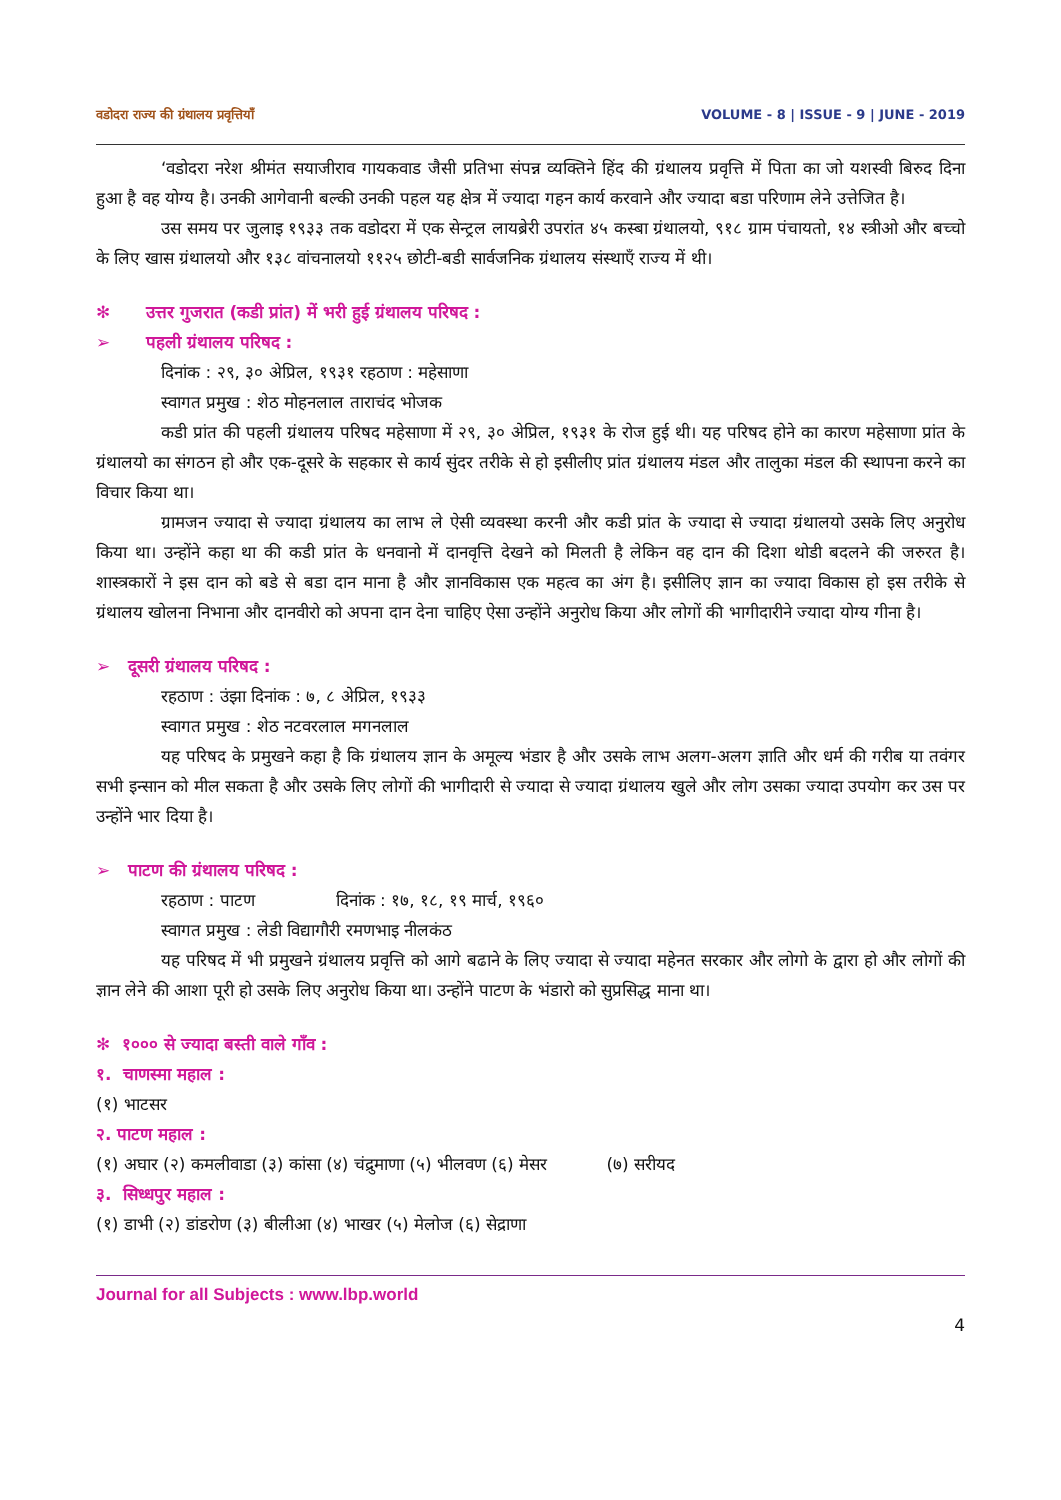वडोदरा राज्य की ग्रंथालय प्रवृत्तियाँ VOLUME - 8 | ISSUE - 9 | JUNE - 2019
‘वडोदरा नरेश श्रीमंत सयाजीराव गायकवाड जैसी प्रतिभा संपन्न व्यक्तिने हिंद की ग्रंथालय प्रवृत्ति में पिता का जो यशस्वी बिरुद दिना हुआ है वह योग्य है। उनकी आगेवानी बल्की उनकी पहल यह क्षेत्र में ज्यादा गहन कार्य करवाने और ज्यादा बडा परिणाम लेने उत्तेजित है।
उस समय पर जुलाइ १९३३ तक वडोदरा में एक सेन्ट्रल लायब्रेरी उपरांत ४५ कस्बा ग्रंथालयो, ९१८ ग्राम पंचायतो, १४ स्त्रीओ और बच्चो के लिए खास ग्रंथालयो और १३८ वांचनालयो ११२५ छोटी-बडी सार्वजनिक ग्रंथालय संस्थाएँ राज्य में थी।
✻ उत्तर गुजरात (कडी प्रांत) में भरी हुई ग्रंथालय परिषद :
➢ पहली ग्रंथालय परिषद :
दिनांक : २९, ३० अेप्रिल, १९३१ रहठाण : महेसाणा
स्वागत प्रमुख : शेठ मोहनलाल ताराचंद भोजक
कडी प्रांत की पहली ग्रंथालय परिषद महेसाणा में २९, ३० अेप्रिल, १९३१ के रोज हुई थी। यह परिषद होने का कारण महेसाणा प्रांत के ग्रंथालयो का संगठन हो और एक-दूसरे के सहकार से कार्य सुंदर तरीके से हो इसीलीए प्रांत ग्रंथालय मंडल और तालुका मंडल की स्थापना करने का विचार किया था।
ग्रामजन ज्यादा से ज्यादा ग्रंथालय का लाभ ले ऐसी व्यवस्था करनी और कडी प्रांत के ज्यादा से ज्यादा ग्रंथालयो उसके लिए अनुरोध किया था। उन्होंने कहा था की कडी प्रांत के धनवानो में दानवृत्ति देखने को मिलती है लेकिन वह दान की दिशा थोडी बदलने की जरुरत है। शास्त्रकारों ने इस दान को बडे से बडा दान माना है और ज्ञानविकास एक महत्व का अंग है। इसीलिए ज्ञान का ज्यादा विकास हो इस तरीके से ग्रंथालय खोलना निभाना और दानवीरो को अपना दान देना चाहिए ऐसा उन्होंने अनुरोध किया और लोगों की भागीदारीने ज्यादा योग्य गीना है।
➢ दूसरी ग्रंथालय परिषद :
रहठाण : उंझा दिनांक : ७, ८ अेप्रिल, १९३३
स्वागत प्रमुख : शेठ नटवरलाल मगनलाल
यह परिषद के प्रमुखने कहा है कि ग्रंथालय ज्ञान के अमूल्य भंडार है और उसके लाभ अलग-अलग ज्ञाति और धर्म की गरीब या तवंगर सभी इन्सान को मील सकता है और उसके लिए लोगों की भागीदारी से ज्यादा से ज्यादा ग्रंथालय खुले और लोग उसका ज्यादा उपयोग कर उस पर उन्होंने भार दिया है।
➢ पाटण की ग्रंथालय परिषद :
रहठाण : पाटण दिनांक : १७, १८, १९ मार्च, १९६०
स्वागत प्रमुख : लेडी विद्यागौरी रमणभाइ नीलकंठ
यह परिषद में भी प्रमुखने ग्रंथालय प्रवृत्ति को आगे बढाने के लिए ज्यादा से ज्यादा महेनत सरकार और लोगो के द्वारा हो और लोगों की ज्ञान लेने की आशा पूरी हो उसके लिए अनुरोध किया था। उन्होंने पाटण के भंडारो को सुप्रसिद्ध माना था।
✻ १००० से ज्यादा बस्ती वाले गाँव :
१. चाणस्मा महाल :
(१) भाटसर
२. पाटण महाल :
(१) अघार (२) कमलीवाडा (३) कांसा (४) चंद्रुमाणा (५) भीलवण (६) मेसर (७) सरीयद
३. सिध्धपुर महाल :
(१) डाभी (२) डांडरोण (३) बीलीआ (४) भाखर (५) मेलोज (६) सेद्राणा
Journal for all Subjects : www.lbp.world
4